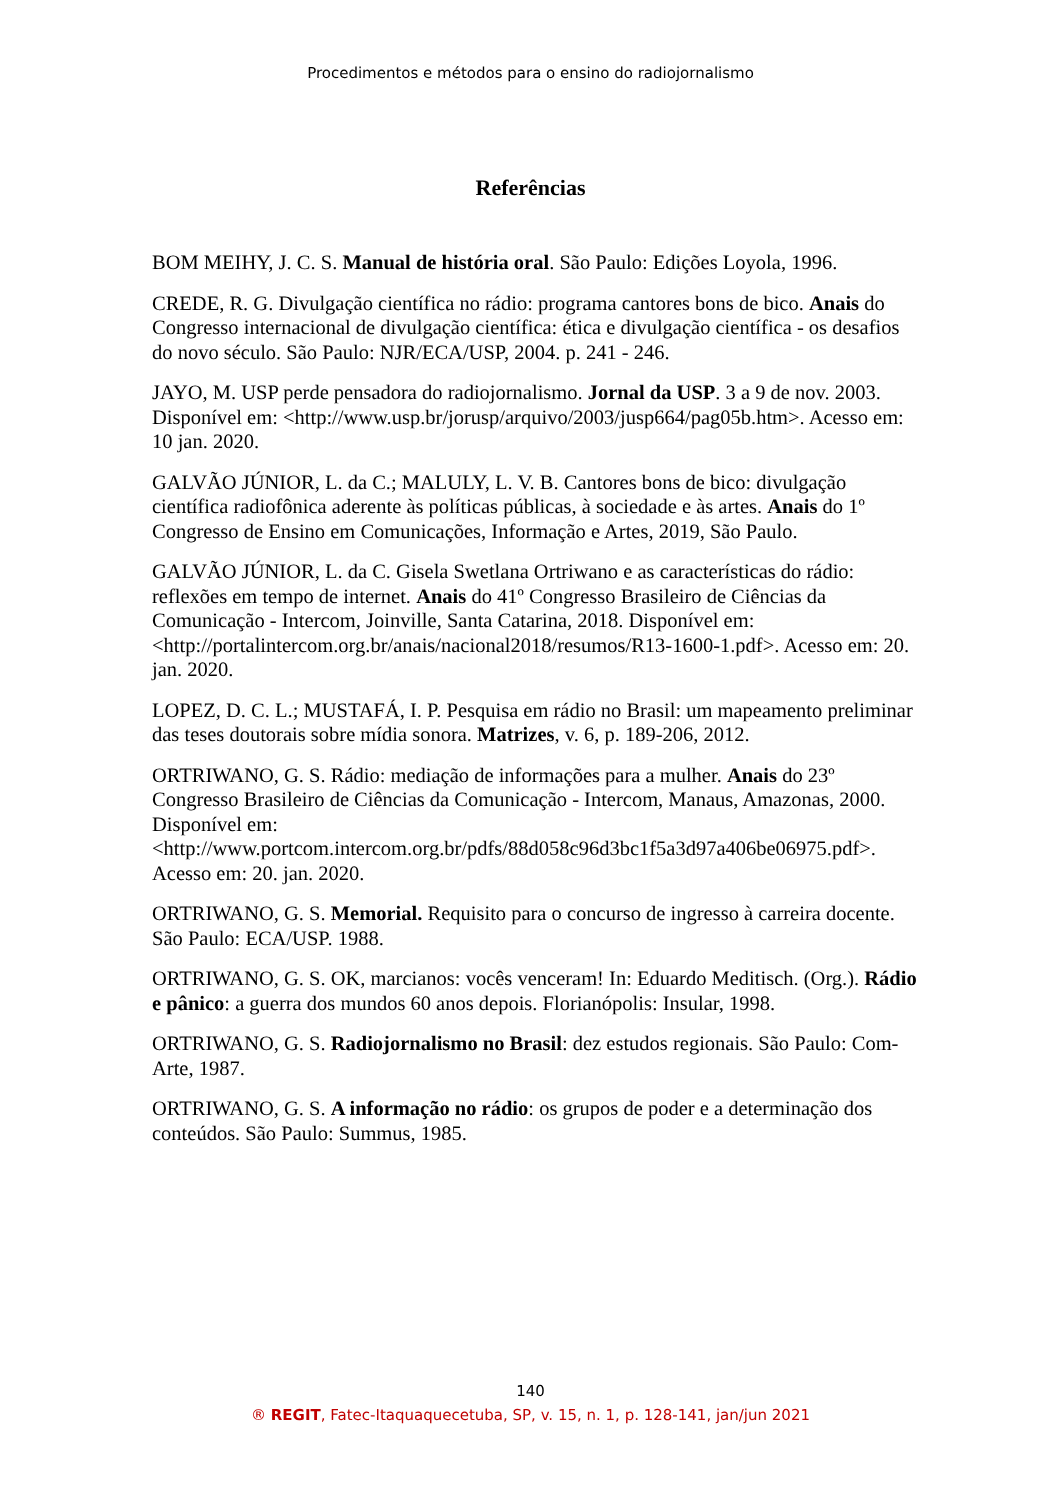Procedimentos e métodos para o ensino do radiojornalismo
Referências
BOM MEIHY, J. C. S. Manual de história oral. São Paulo: Edições Loyola, 1996.
CREDE, R. G. Divulgação científica no rádio: programa cantores bons de bico. Anais do Congresso internacional de divulgação científica: ética e divulgação científica - os desafios do novo século. São Paulo: NJR/ECA/USP, 2004. p. 241 - 246.
JAYO, M. USP perde pensadora do radiojornalismo. Jornal da USP. 3 a 9 de nov. 2003. Disponível em: <http://www.usp.br/jorusp/arquivo/2003/jusp664/pag05b.htm>. Acesso em: 10 jan. 2020.
GALVÃO JÚNIOR, L. da C.; MALULY, L. V. B. Cantores bons de bico: divulgação científica radiofônica aderente às políticas públicas, à sociedade e às artes. Anais do 1º Congresso de Ensino em Comunicações, Informação e Artes, 2019, São Paulo.
GALVÃO JÚNIOR, L. da C. Gisela Swetlana Ortriwano e as características do rádio: reflexões em tempo de internet. Anais do 41º Congresso Brasileiro de Ciências da Comunicação - Intercom, Joinville, Santa Catarina, 2018. Disponível em: <http://portalintercom.org.br/anais/nacional2018/resumos/R13-1600-1.pdf>. Acesso em: 20. jan. 2020.
LOPEZ, D. C. L.; MUSTAFÁ, I. P. Pesquisa em rádio no Brasil: um mapeamento preliminar das teses doutorais sobre mídia sonora. Matrizes, v. 6, p. 189-206, 2012.
ORTRIWANO, G. S. Rádio: mediação de informações para a mulher. Anais do 23º Congresso Brasileiro de Ciências da Comunicação - Intercom, Manaus, Amazonas, 2000. Disponível em: <http://www.portcom.intercom.org.br/pdfs/88d058c96d3bc1f5a3d97a406be06975.pdf>. Acesso em: 20. jan. 2020.
ORTRIWANO, G. S. Memorial. Requisito para o concurso de ingresso à carreira docente. São Paulo: ECA/USP. 1988.
ORTRIWANO, G. S. OK, marcianos: vocês venceram! In: Eduardo Meditisch. (Org.). Rádio e pânico: a guerra dos mundos 60 anos depois. Florianópolis: Insular, 1998.
ORTRIWANO, G. S. Radiojornalismo no Brasil: dez estudos regionais. São Paulo: Com-Arte, 1987.
ORTRIWANO, G. S. A informação no rádio: os grupos de poder e a determinação dos conteúdos. São Paulo: Summus, 1985.
140
® REGIT, Fatec-Itaquaquecetuba, SP, v. 15, n. 1, p. 128-141, jan/jun 2021